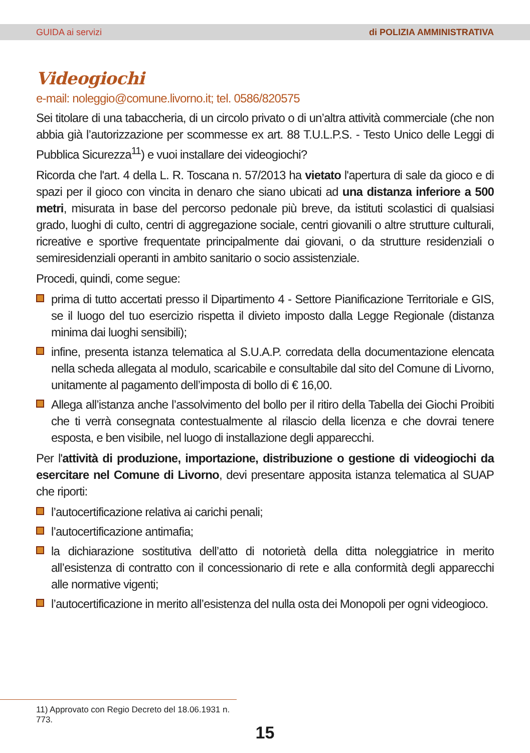GUIDA ai servizi di POLIZIA AMMINISTRATIVA
Videogiochi
e-mail: noleggio@comune.livorno.it; tel. 0586/820575
Sei titolare di una tabaccheria, di un circolo privato o di un’altra attività commerciale (che non abbia già l’autorizzazione per scommesse ex art. 88 T.U.L.P.S. - Testo Unico delle Leggi di Pubblica Sicurezza<sup>11</sup>) e vuoi installare dei videogiochi?
Ricorda che l'art. 4 della L. R. Toscana n. 57/2013 ha vietato l'apertura di sale da gioco e di spazi per il gioco con vincita in denaro che siano ubicati ad una distanza inferiore a 500 metri, misurata in base del percorso pedonale più breve, da istituti scolastici di qualsiasi grado, luoghi di culto, centri di aggregazione sociale, centri giovanili o altre strutture culturali, ricreative e sportive frequentate principalmente dai giovani, o da strutture residenziali o semiresidenziali operanti in ambito sanitario o socio assistenziale.
Procedi, quindi, come segue:
prima di tutto accertati presso il Dipartimento 4 - Settore Pianificazione Territoriale e GIS, se il luogo del tuo esercizio rispetta il divieto imposto dalla Legge Regionale (distanza minima dai luoghi sensibili);
infine, presenta istanza telematica al S.U.A.P. corredata della documentazione elencata nella scheda allegata al modulo, scaricabile e consultabile dal sito del Comune di Livorno, unitamente al pagamento dell’imposta di bollo di € 16,00.
Allega all’istanza anche l’assolvimento del bollo per il ritiro della Tabella dei Giochi Proibiti che ti verrà consegnata contestualmente al rilascio della licenza e che dovrai tenere esposta, e ben visibile, nel luogo di installazione degli apparecchi.
Per l'attività di produzione, importazione, distribuzione o gestione di videogiochi da esercitare nel Comune di Livorno, devi presentare apposita istanza telematica al SUAP che riporti:
l’autocertificazione relativa ai carichi penali;
l’autocertificazione antimafia;
la dichiarazione sostitutiva dell’atto di notorietà della ditta noleggiatrice in merito all’esistenza di contratto con il concessionario di rete e alla conformità degli apparecchi alle normative vigenti;
l’autocertificazione in merito all’esistenza del nulla osta dei Monopoli per ogni videogioco.
11) Approvato con Regio Decreto del 18.06.1931 n. 773.
15